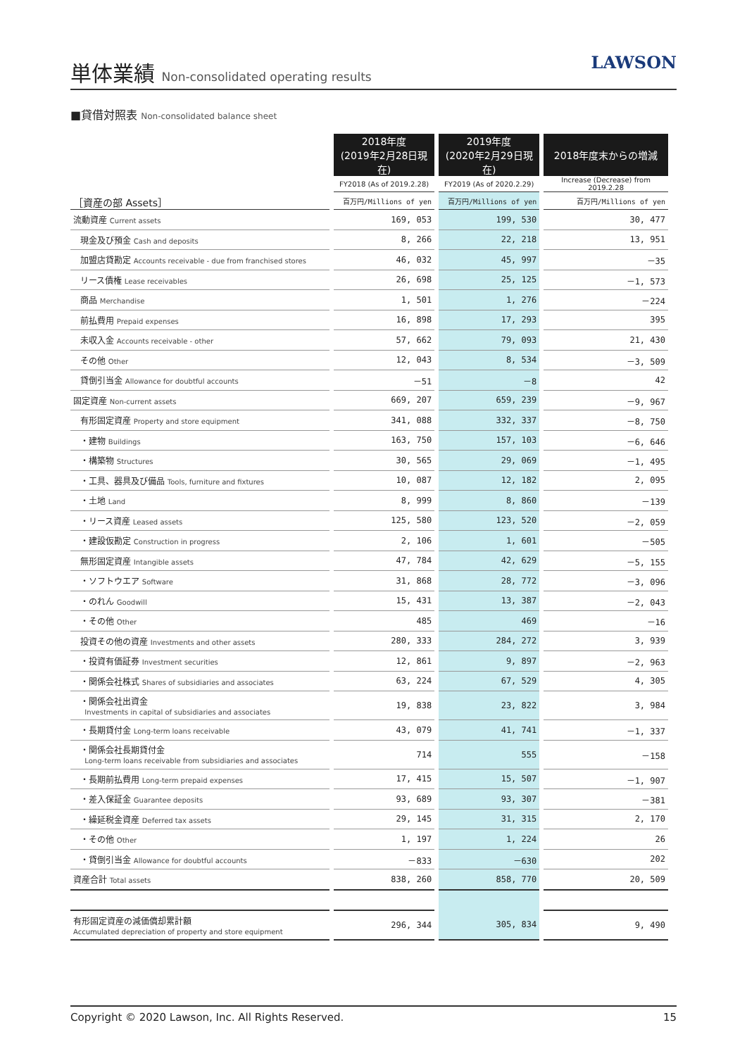単体業績 Non-consolidated operating results
LAWSON
■貸借対照表 Non-consolidated balance sheet
| | 2018年度 (2019年2月28日現在) | 2019年度 (2020年2月29日現在) | 2018年度末からの増減 |
| --- | --- | --- | --- |
| | FY2018 (As of 2019.2.28) | FY2019 (As of 2020.2.29) | Increase (Decrease) from 2019.2.28 |
| ［資産の部 Assets］ | 百万円/Millions of yen | 百万円/Millions of yen | 百万円/Millions of yen |
| 流動資産 Current assets | 169, 053 | 199, 530 | 30, 477 |
| 現金及び預金 Cash and deposits | 8, 266 | 22, 218 | 13, 951 |
| 加盟店貸勘定 Accounts receivable - due from franchised stores | 46, 032 | 45, 997 | －35 |
| リース債権 Lease receivables | 26, 698 | 25, 125 | －1, 573 |
| 商品 Merchandise | 1, 501 | 1, 276 | －224 |
| 前払費用 Prepaid expenses | 16, 898 | 17, 293 | 395 |
| 未収入金 Accounts receivable - other | 57, 662 | 79, 093 | 21, 430 |
| その他 Other | 12, 043 | 8, 534 | －3, 509 |
| 貸倒引当金 Allowance for doubtful accounts | －51 | －8 | 42 |
| 固定資産 Non-current assets | 669, 207 | 659, 239 | －9, 967 |
| 有形固定資産 Property and store equipment | 341, 088 | 332, 337 | －8, 750 |
| ・建物 Buildings | 163, 750 | 157, 103 | －6, 646 |
| ・構築物 Structures | 30, 565 | 29, 069 | －1, 495 |
| ・工具、器具及び備品 Tools, furniture and fixtures | 10, 087 | 12, 182 | 2, 095 |
| ・土地 Land | 8, 999 | 8, 860 | －139 |
| ・リース資産 Leased assets | 125, 580 | 123, 520 | －2, 059 |
| ・建設仮勘定 Construction in progress | 2, 106 | 1, 601 | －505 |
| 無形固定資産 Intangible assets | 47, 784 | 42, 629 | －5, 155 |
| ・ソフトウエア Software | 31, 868 | 28, 772 | －3, 096 |
| ・のれん Goodwill | 15, 431 | 13, 387 | －2, 043 |
| ・その他 Other | 485 | 469 | －16 |
| 投資その他の資産 Investments and other assets | 280, 333 | 284, 272 | 3, 939 |
| ・投資有価証券 Investment securities | 12, 861 | 9, 897 | －2, 963 |
| ・関係会社株式 Shares of subsidiaries and associates | 63, 224 | 67, 529 | 4, 305 |
| ・関係会社出資金 Investments in capital of subsidiaries and associates | 19, 838 | 23, 822 | 3, 984 |
| ・長期貸付金 Long-term loans receivable | 43, 079 | 41, 741 | －1, 337 |
| ・関係会社長期貸付金 Long-term loans receivable from subsidiaries and associates | 714 | 555 | －158 |
| ・長期前払費用 Long-term prepaid expenses | 17, 415 | 15, 507 | －1, 907 |
| ・差入保証金 Guarantee deposits | 93, 689 | 93, 307 | －381 |
| ・繰延税金資産 Deferred tax assets | 29, 145 | 31, 315 | 2, 170 |
| ・その他 Other | 1, 197 | 1, 224 | 26 |
| ・貸倒引当金 Allowance for doubtful accounts | －833 | －630 | 202 |
| 資産合計 Total assets | 838, 260 | 858, 770 | 20, 509 |
| 有形固定資産の減価償却累計額 Accumulated depreciation of property and store equipment | 296, 344 | 305, 834 | 9, 490 |
Copyright © 2020 Lawson, Inc. All Rights Reserved. 15